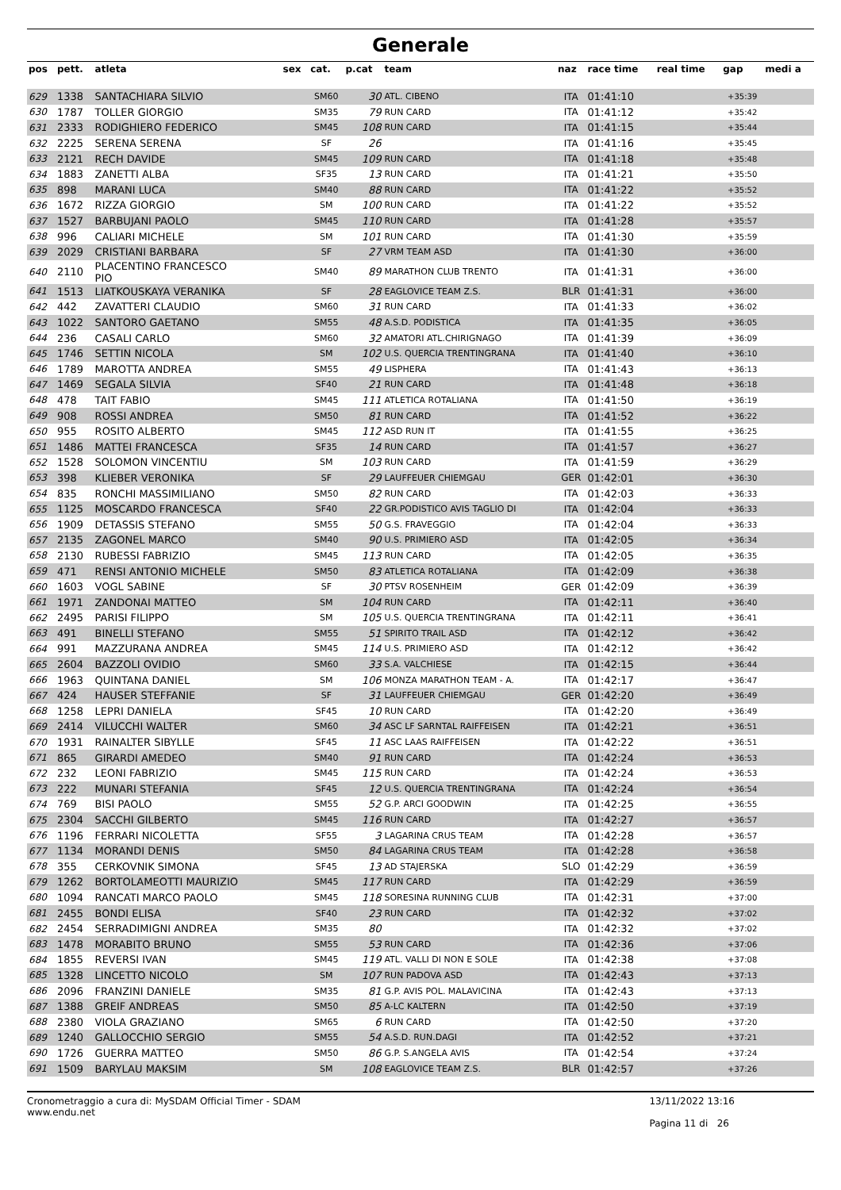Generale
| pos | pett. | atleta | sex | cat. | p.cat | team | naz | race time | real time | gap | medi a |
| --- | --- | --- | --- | --- | --- | --- | --- | --- | --- | --- | --- |
| 629 | 1338 | SANTACHIARA SILVIO | | SM60 | 30 | ATL. CIBENO | ITA | 01:41:10 | | +35:39 | |
| 630 | 1787 | TOLLER GIORGIO | | SM35 | 79 | RUN CARD | ITA | 01:41:12 | | +35:42 | |
| 631 | 2333 | RODIGHIERO FEDERICO | | SM45 | 108 | RUN CARD | ITA | 01:41:15 | | +35:44 | |
| 632 | 2225 | SERENA SERENA | | SF | 26 | | ITA | 01:41:16 | | +35:45 | |
| 633 | 2121 | RECH DAVIDE | | SM45 | 109 | RUN CARD | ITA | 01:41:18 | | +35:48 | |
| 634 | 1883 | ZANETTI ALBA | | SF35 | 13 | RUN CARD | ITA | 01:41:21 | | +35:50 | |
| 635 | 898 | MARANI LUCA | | SM40 | 88 | RUN CARD | ITA | 01:41:22 | | +35:52 | |
| 636 | 1672 | RIZZA GIORGIO | | SM | 100 | RUN CARD | ITA | 01:41:22 | | +35:52 | |
| 637 | 1527 | BARBUJANI PAOLO | | SM45 | 110 | RUN CARD | ITA | 01:41:28 | | +35:57 | |
| 638 | 996 | CALIARI MICHELE | | SM | 101 | RUN CARD | ITA | 01:41:30 | | +35:59 | |
| 639 | 2029 | CRISTIANI BARBARA | | SF | 27 | VRM TEAM ASD | ITA | 01:41:30 | | +36:00 | |
| 640 | 2110 | PLACENTINO FRANCESCO PIO | | SM40 | 89 | MARATHON CLUB TRENTO | ITA | 01:41:31 | | +36:00 | |
| 641 | 1513 | LIATKOUSKAYA VERANIKA | | SF | 28 | EAGLOVICE TEAM Z.S. | BLR | 01:41:31 | | +36:00 | |
| 642 | 442 | ZAVATTERI CLAUDIO | | SM60 | 31 | RUN CARD | ITA | 01:41:33 | | +36:02 | |
| 643 | 1022 | SANTORO GAETANO | | SM55 | 48 | A.S.D. PODISTICA | ITA | 01:41:35 | | +36:05 | |
| 644 | 236 | CASALI CARLO | | SM60 | 32 | AMATORI ATL.CHIRIGNAGO | ITA | 01:41:39 | | +36:09 | |
| 645 | 1746 | SETTIN NICOLA | | SM | 102 | U.S. QUERCIA TRENTINGRANA | ITA | 01:41:40 | | +36:10 | |
| 646 | 1789 | MAROTTA ANDREA | | SM55 | 49 | LISPHERA | ITA | 01:41:43 | | +36:13 | |
| 647 | 1469 | SEGALA SILVIA | | SF40 | 21 | RUN CARD | ITA | 01:41:48 | | +36:18 | |
| 648 | 478 | TAIT FABIO | | SM45 | 111 | ATLETICA ROTALIANA | ITA | 01:41:50 | | +36:19 | |
| 649 | 908 | ROSSI ANDREA | | SM50 | 81 | RUN CARD | ITA | 01:41:52 | | +36:22 | |
| 650 | 955 | ROSITO ALBERTO | | SM45 | 112 | ASD RUN IT | ITA | 01:41:55 | | +36:25 | |
| 651 | 1486 | MATTEI FRANCESCA | | SF35 | 14 | RUN CARD | ITA | 01:41:57 | | +36:27 | |
| 652 | 1528 | SOLOMON VINCENTIU | | SM | 103 | RUN CARD | ITA | 01:41:59 | | +36:29 | |
| 653 | 398 | KLIEBER VERONIKA | | SF | 29 | LAUFFEUER CHIEMGAU | GER | 01:42:01 | | +36:30 | |
| 654 | 835 | RONCHI MASSIMILIANO | | SM50 | 82 | RUN CARD | ITA | 01:42:03 | | +36:33 | |
| 655 | 1125 | MOSCARDO FRANCESCA | | SF40 | 22 | GR.PODISTICO AVIS TAGLIO DI | ITA | 01:42:04 | | +36:33 | |
| 656 | 1909 | DETASSIS STEFANO | | SM55 | 50 | G.S. FRAVEGGIO | ITA | 01:42:04 | | +36:33 | |
| 657 | 2135 | ZAGONEL MARCO | | SM40 | 90 | U.S. PRIMIERO ASD | ITA | 01:42:05 | | +36:34 | |
| 658 | 2130 | RUBESSI FABRIZIO | | SM45 | 113 | RUN CARD | ITA | 01:42:05 | | +36:35 | |
| 659 | 471 | RENSI ANTONIO MICHELE | | SM50 | 83 | ATLETICA ROTALIANA | ITA | 01:42:09 | | +36:38 | |
| 660 | 1603 | VOGL SABINE | | SF | 30 | PTSV ROSENHEIM | GER | 01:42:09 | | +36:39 | |
| 661 | 1971 | ZANDONAI MATTEO | | SM | 104 | RUN CARD | ITA | 01:42:11 | | +36:40 | |
| 662 | 2495 | PARISI FILIPPO | | SM | 105 | U.S. QUERCIA TRENTINGRANA | ITA | 01:42:11 | | +36:41 | |
| 663 | 491 | BINELLI STEFANO | | SM55 | 51 | SPIRITO TRAIL ASD | ITA | 01:42:12 | | +36:42 | |
| 664 | 991 | MAZZURANA ANDREA | | SM45 | 114 | U.S. PRIMIERO ASD | ITA | 01:42:12 | | +36:42 | |
| 665 | 2604 | BAZZOLI OVIDIO | | SM60 | 33 | S.A. VALCHIESE | ITA | 01:42:15 | | +36:44 | |
| 666 | 1963 | QUINTANA DANIEL | | SM | 106 | MONZA MARATHON TEAM - A. | ITA | 01:42:17 | | +36:47 | |
| 667 | 424 | HAUSER STEFFANIE | | SF | 31 | LAUFFEUER CHIEMGAU | GER | 01:42:20 | | +36:49 | |
| 668 | 1258 | LEPRI DANIELA | | SF45 | 10 | RUN CARD | ITA | 01:42:20 | | +36:49 | |
| 669 | 2414 | VILUCCHI WALTER | | SM60 | 34 | ASC LF SARNTAL RAIFFEISEN | ITA | 01:42:21 | | +36:51 | |
| 670 | 1931 | RAINALTER SIBYLLE | | SF45 | 11 | ASC LAAS RAIFFEISEN | ITA | 01:42:22 | | +36:51 | |
| 671 | 865 | GIRARDI AMEDEO | | SM40 | 91 | RUN CARD | ITA | 01:42:24 | | +36:53 | |
| 672 | 232 | LEONI FABRIZIO | | SM45 | 115 | RUN CARD | ITA | 01:42:24 | | +36:53 | |
| 673 | 222 | MUNARI STEFANIA | | SF45 | 12 | U.S. QUERCIA TRENTINGRANA | ITA | 01:42:24 | | +36:54 | |
| 674 | 769 | BISI PAOLO | | SM55 | 52 | G.P. ARCI GOODWIN | ITA | 01:42:25 | | +36:55 | |
| 675 | 2304 | SACCHI GILBERTO | | SM45 | 116 | RUN CARD | ITA | 01:42:27 | | +36:57 | |
| 676 | 1196 | FERRARI NICOLETTA | | SF55 | 3 | LAGARINA CRUS TEAM | ITA | 01:42:28 | | +36:57 | |
| 677 | 1134 | MORANDI DENIS | | SM50 | 84 | LAGARINA CRUS TEAM | ITA | 01:42:28 | | +36:58 | |
| 678 | 355 | CERKOVNIK SIMONA | | SF45 | 13 | AD STAJERSKA | SLO | 01:42:29 | | +36:59 | |
| 679 | 1262 | BORTOLAMEOTTI MAURIZIO | | SM45 | 117 | RUN CARD | ITA | 01:42:29 | | +36:59 | |
| 680 | 1094 | RANCATI MARCO PAOLO | | SM45 | 118 | SORESINA RUNNING CLUB | ITA | 01:42:31 | | +37:00 | |
| 681 | 2455 | BONDI ELISA | | SF40 | 23 | RUN CARD | ITA | 01:42:32 | | +37:02 | |
| 682 | 2454 | SERRADIMIGNI ANDREA | | SM35 | 80 | | ITA | 01:42:32 | | +37:02 | |
| 683 | 1478 | MORABITO BRUNO | | SM55 | 53 | RUN CARD | ITA | 01:42:36 | | +37:06 | |
| 684 | 1855 | REVERSI IVAN | | SM45 | 119 | ATL. VALLI DI NON E SOLE | ITA | 01:42:38 | | +37:08 | |
| 685 | 1328 | LINCETTO NICOLO | | SM | 107 | RUN PADOVA ASD | ITA | 01:42:43 | | +37:13 | |
| 686 | 2096 | FRANZINI DANIELE | | SM35 | 81 | G.P. AVIS POL. MALAVICINA | ITA | 01:42:43 | | +37:13 | |
| 687 | 1388 | GREIF ANDREAS | | SM50 | 85 | A-LC KALTERN | ITA | 01:42:50 | | +37:19 | |
| 688 | 2380 | VIOLA GRAZIANO | | SM65 | 6 | RUN CARD | ITA | 01:42:50 | | +37:20 | |
| 689 | 1240 | GALLOCCHIO SERGIO | | SM55 | 54 | A.S.D. RUN.DAGI | ITA | 01:42:52 | | +37:21 | |
| 690 | 1726 | GUERRA MATTEO | | SM50 | 86 | G.P. S.ANGELA AVIS | ITA | 01:42:54 | | +37:24 | |
| 691 | 1509 | BARYLAU MAKSIM | | SM | 108 | EAGLOVICE TEAM Z.S. | BLR | 01:42:57 | | +37:26 | |
Cronometraggio a cura di: MySDAM Official Timer - SDAM
www.endu.net
13/11/2022 13:16
Pagina 11 di 26